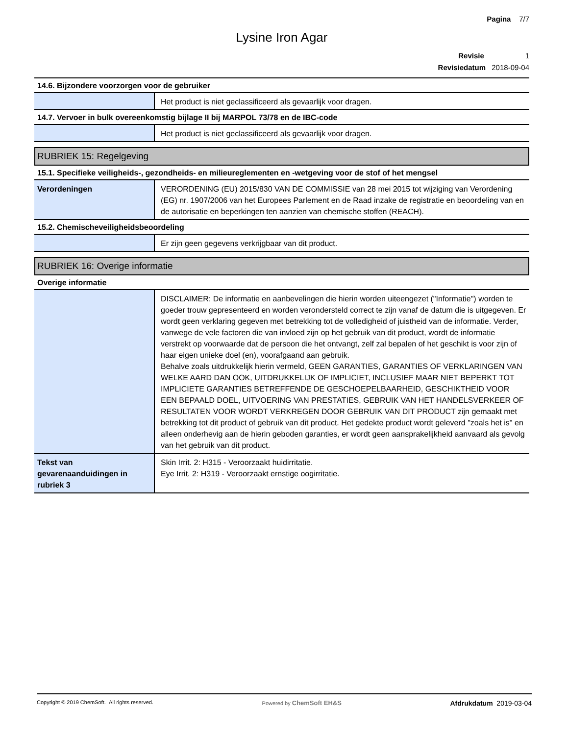Pagina 7/7
Lysine Iron Agar
Revisie 1
Revisiedatum 2018-09-04
14.6. Bijzondere voorzorgen voor de gebruiker
| | Het product is niet geclassificeerd als gevaarlijk voor dragen. |
14.7. Vervoer in bulk overeenkomstig bijlage II bij MARPOL 73/78 en de IBC-code
| | Het product is niet geclassificeerd als gevaarlijk voor dragen. |
RUBRIEK 15: Regelgeving
15.1. Specifieke veiligheids-, gezondheids- en milieureglementen en -wetgeving voor de stof of het mengsel
| Verordeningen | VERORDENING (EU) 2015/830 VAN DE COMMISSIE van 28 mei 2015 tot wijziging van Verordening (EG) nr. 1907/2006 van het Europees Parlement en de Raad inzake de registratie en beoordeling van en de autorisatie en beperkingen ten aanzien van chemische stoffen (REACH). |
15.2. Chemischeveiligheidsbeoordeling
| | Er zijn geen gegevens verkrijgbaar van dit product. |
RUBRIEK 16: Overige informatie
Overige informatie
| | DISCLAIMER: De informatie en aanbevelingen die hierin worden uiteengezet ("Informatie") worden te goeder trouw gepresenteerd en worden verondersteld correct te zijn vanaf de datum die is uitgegeven. Er wordt geen verklaring gegeven met betrekking tot de volledigheid of juistheid van de informatie. Verder, vanwege de vele factoren die van invloed zijn op het gebruik van dit product, wordt de informatie verstrekt op voorwaarde dat de persoon die het ontvangt, zelf zal bepalen of het geschikt is voor zijn of haar eigen unieke doel (en), voorafgaand aan gebruik. Behalve zoals uitdrukkelijk hierin vermeld, GEEN GARANTIES, GARANTIES OF VERKLARINGEN VAN WELKE AARD DAN OOK, UITDRUKKELIJK OF IMPLICIET, INCLUSIEF MAAR NIET BEPERKT TOT IMPLICIETE GARANTIES BETREFFENDE DE GESCHOEPELBAARHEID, GESCHIKTHEID VOOR EEN BEPAALD DOEL, UITVOERING VAN PRESTATIES, GEBRUIK VAN HET HANDELSVERKEER OF RESULTATEN VOOR WORDT VERKREGEN DOOR GEBRUIK VAN DIT PRODUCT zijn gemaakt met betrekking tot dit product of gebruik van dit product. Het gedekte product wordt geleverd "zoals het is" en alleen onderhevig aan de hierin geboden garanties, er wordt geen aansprakelijkheid aanvaard als gevolg van het gebruik van dit product. |
| Tekst van gevarenaanduidingen in rubriek 3 | Skin Irrit. 2: H315 - Veroorzaakt huidirritatie. Eye Irrit. 2: H319 - Veroorzaakt ernstige oogirritatie. |
Copyright © 2019 ChemSoft. All rights reserved. Powered by ChemSoft EH&S Afdrukdatum 2019-03-04